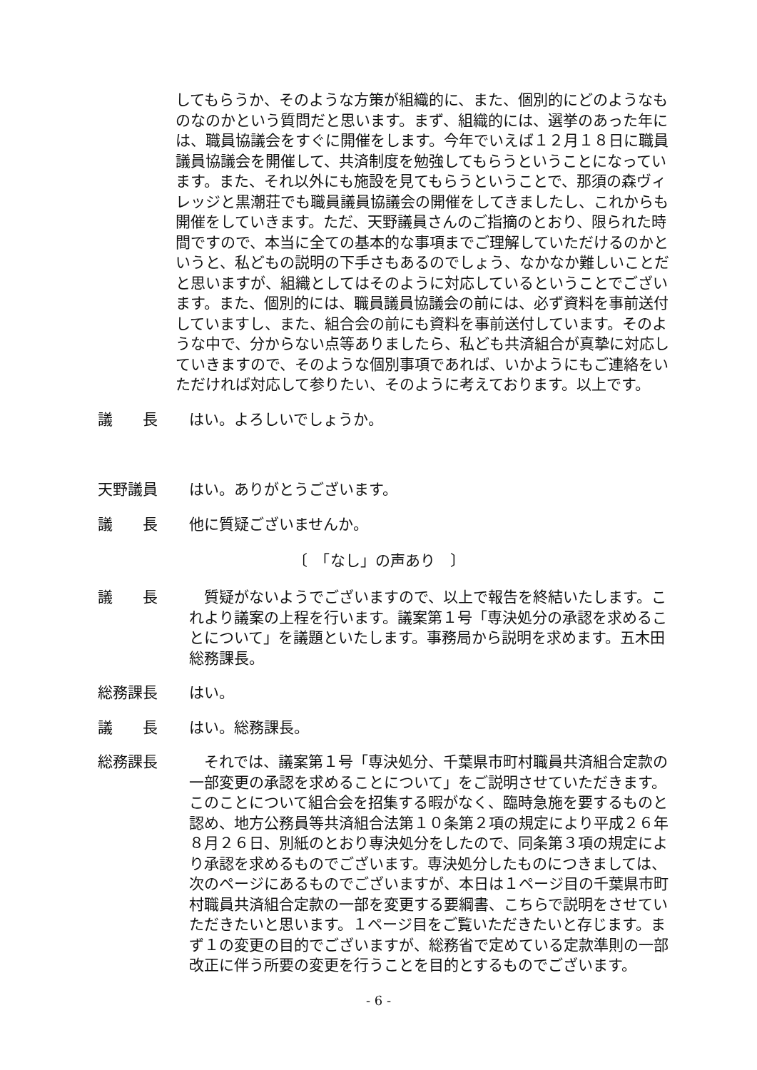してもらうか、そのような方策が組織的に、また、個別的にどのようなものなのかという質問だと思います。まず、組織的には、選挙のあった年には、職員協議会をすぐに開催をします。今年でいえば１２月１８日に職員議員協議会を開催して、共済制度を勉強してもらうということになっています。また、それ以外にも施設を見てもらうということで、那須の森ヴィレッジと黒潮荘でも職員議員協議会の開催をしてきましたし、これからも開催をしていきます。ただ、天野議員さんのご指摘のとおり、限られた時間ですので、本当に全ての基本的な事項までご理解していただけるのかというと、私どもの説明の下手さもあるのでしょう、なかなか難しいことだと思いますが、組織としてはそのように対応しているということでございます。また、個別的には、職員議員協議会の前には、必ず資料を事前送付していますし、また、組合会の前にも資料を事前送付しています。そのような中で、分からない点等ありましたら、私ども共済組合が真摯に対応していきますので、そのような個別事項であれば、いかようにもご連絡をいただければ対応して参りたい、そのように考えております。以上です。
議　　長 はい。よろしいでしょうか。
天野議員 はい。ありがとうございます。
議　　長 他に質疑ございませんか。
〔　「なし」の声あり　〕
議　　長 　質疑がないようでございますので、以上で報告を終結いたします。これより議案の上程を行います。議案第１号「専決処分の承認を求めることについて」を議題といたします。事務局から説明を求めます。五木田総務課長。
総務課長 はい。
議　　長 はい。総務課長。
総務課長 　それでは、議案第１号「専決処分、千葉県市町村職員共済組合定款の一部変更の承認を求めることについて」をご説明させていただきます。このことについて組合会を招集する暇がなく、臨時急施を要するものと認め、地方公務員等共済組合法第１０条第２項の規定により平成２６年８月２６日、別紙のとおり専決処分をしたので、同条第３項の規定により承認を求めるものでございます。専決処分したものにつきましては、次のページにあるものでございますが、本日は１ページ目の千葉県市町村職員共済組合定款の一部を変更する要綱書、こちらで説明をさせていただきたいと思います。１ページ目をご覧いただきたいと存じます。まず１の変更の目的でございますが、総務省で定めている定款準則の一部改正に伴う所要の変更を行うことを目的とするものでございます。
- 6 -